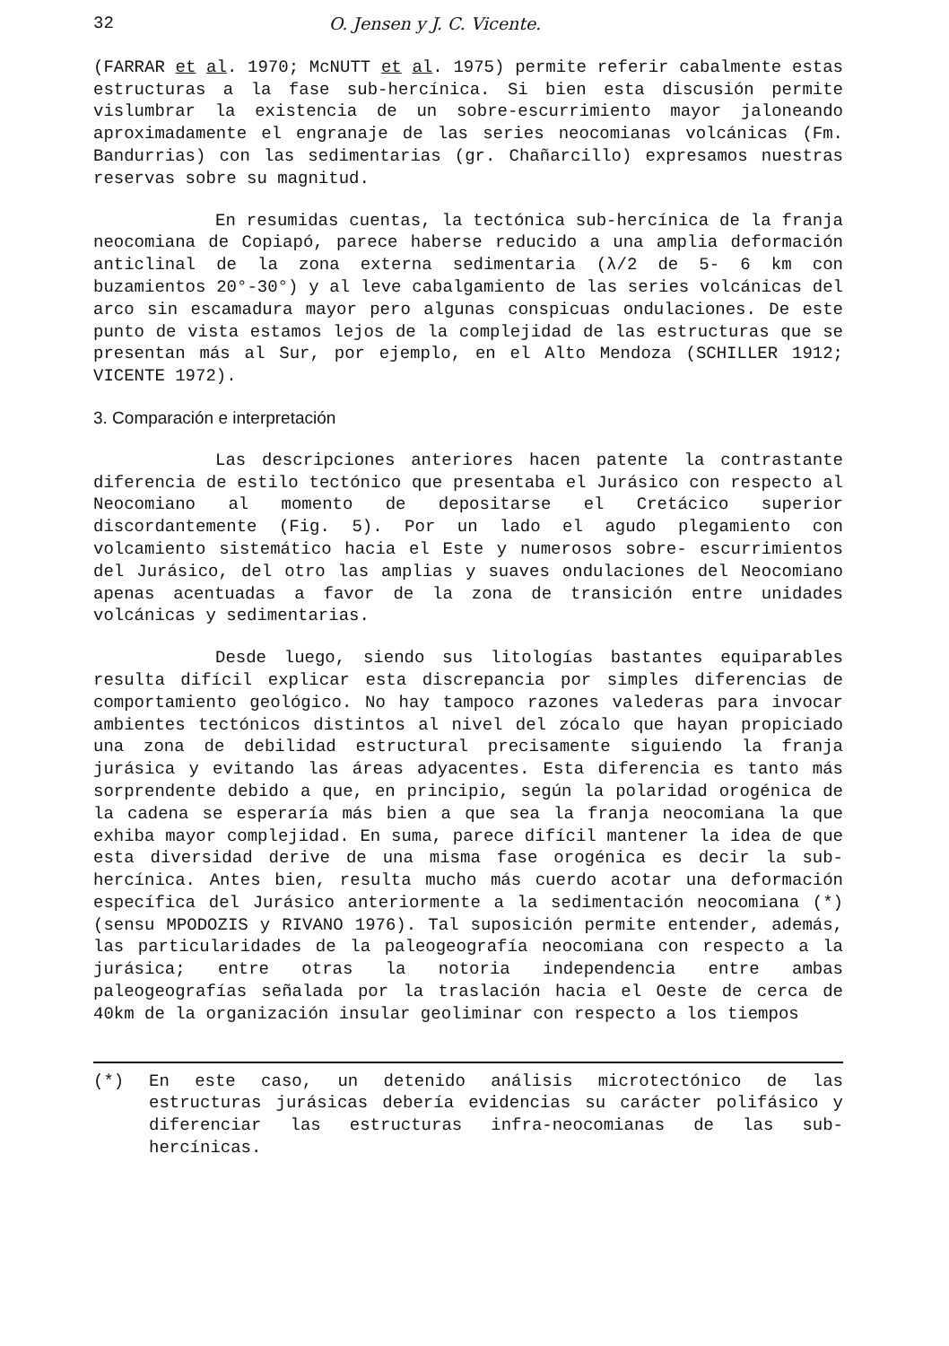32 O. Jensen y J. C. Vicente.
(FARRAR et al. 1970; McNUTT et al. 1975) permite referir cabalmente estas estructuras a la fase sub-hercínica. Si bien esta discusión permite vislumbrar la existencia de un sobre-escurrimiento mayor jaloneando aproximadamente el engranaje de las series neocomianas volcánicas (Fm. Bandurrias) con las sedimentarias (gr. Chañarcillo) expresamos nuestras reservas sobre su magnitud.
En resumidas cuentas, la tectónica sub-hercínica de la franja neocomiana de Copiapó, parece haberse reducido a una amplia deformación anticlinal de la zona externa sedimentaria (λ/2 de 5- 6 km con buzamientos 20°-30°) y al leve cabalgamiento de las series volcánicas del arco sin escamadura mayor pero algunas conspicuas ondulaciones. De este punto de vista estamos lejos de la complejidad de las estructuras que se presentan más al Sur, por ejemplo, en el Alto Mendoza (SCHILLER 1912; VICENTE 1972).
3. Comparación e interpretación
Las descripciones anteriores hacen patente la contrastante diferencia de estilo tectónico que presentaba el Jurásico con respecto al Neocomiano al momento de depositarse el Cretácico superior discordantemente (Fig. 5). Por un lado el agudo plegamiento con volcamiento sistemático hacia el Este y numerosos sobre- escurrimientos del Jurásico, del otro las amplias y suaves ondulaciones del Neocomiano apenas acentuadas a favor de la zona de transición entre unidades volcánicas y sedimentarias.
Desde luego, siendo sus litologías bastantes equiparables resulta difícil explicar esta discrepancia por simples diferencias de comportamiento geológico. No hay tampoco razones valederas para invocar ambientes tectónicos distintos al nivel del zócalo que hayan propiciado una zona de debilidad estructural precisamente siguiendo la franja jurásica y evitando las áreas adyacentes. Esta diferencia es tanto más sorprendente debido a que, en principio, según la polaridad orogénica de la cadena se esperaría más bien a que sea la franja neocomiana la que exhiba mayor complejidad. En suma, parece difícil mantener la idea de que esta diversidad derive de una misma fase orogénica es decir la sub-hercínica. Antes bien, resulta mucho más cuerdo acotar una deformación específica del Jurásico anteriormente a la sedimentación neocomiana (*) (sensu MPODOZIS y RIVANO 1976). Tal suposición permite entender, además, las particularidades de la paleogeografía neocomiana con respecto a la jurásica; entre otras la notoria independencia entre ambas paleogeografías señalada por la traslación hacia el Oeste de cerca de 40km de la organización insular geoliminar con respecto a los tiempos
(*) En este caso, un detenido análisis microtectónico de las estructuras jurásicas debería evidencias su carácter polifásico y diferenciar las estructuras infra-neocomianas de las sub-hercínicas.